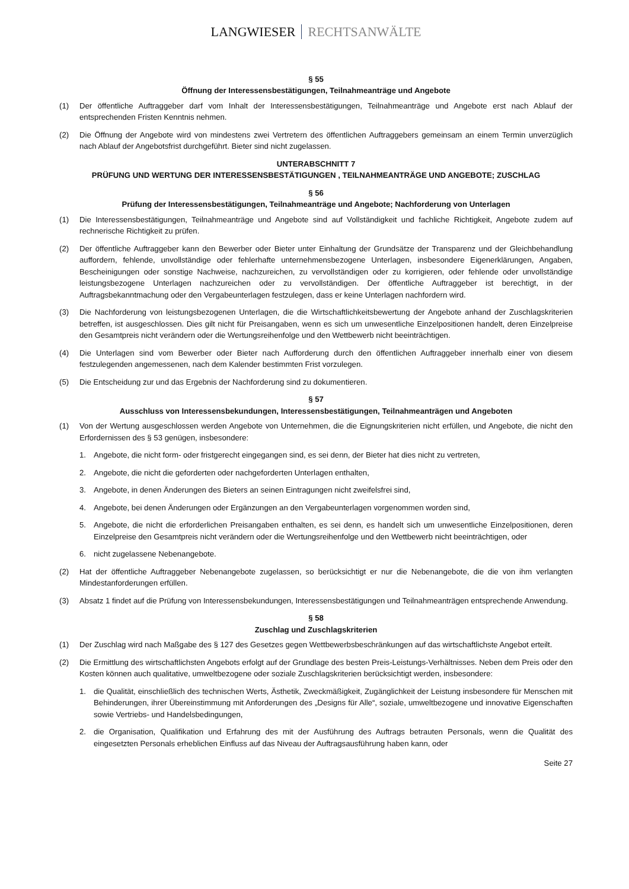LANGWIESER RECHTSANWÄLTE
§ 55
Öffnung der Interessensbestätigungen, Teilnahmeanträge und Angebote
(1) Der öffentliche Auftraggeber darf vom Inhalt der Interessensbestätigungen, Teilnahmeanträge und Angebote erst nach Ablauf der entsprechenden Fristen Kenntnis nehmen.
(2) Die Öffnung der Angebote wird von mindestens zwei Vertretern des öffentlichen Auftraggebers gemeinsam an einem Termin unverzüglich nach Ablauf der Angebotsfrist durchgeführt. Bieter sind nicht zugelassen.
UNTERABSCHNITT 7
PRÜFUNG UND WERTUNG DER INTERESSENSBESTÄTIGUNGEN , TEILNAHMEANTRÄGE UND ANGEBOTE; ZUSCHLAG
§ 56
Prüfung der Interessensbestätigungen, Teilnahmeanträge und Angebote; Nachforderung von Unterlagen
(1) Die Interessensbestätigungen, Teilnahmeanträge und Angebote sind auf Vollständigkeit und fachliche Richtigkeit, Angebote zudem auf rechnerische Richtigkeit zu prüfen.
(2) Der öffentliche Auftraggeber kann den Bewerber oder Bieter unter Einhaltung der Grundsätze der Transparenz und der Gleichbehandlung auffordern, fehlende, unvollständige oder fehlerhafte unternehmensbezogene Unterlagen, insbesondere Eigenerklärungen, Angaben, Bescheinigungen oder sonstige Nachweise, nachzureichen, zu vervollständigen oder zu korrigieren, oder fehlende oder unvollständige leistungsbezogene Unterlagen nachzureichen oder zu vervollständigen. Der öffentliche Auftraggeber ist berechtigt, in der Auftragsbekanntmachung oder den Vergabeunterlagen festzulegen, dass er keine Unterlagen nachfordern wird.
(3) Die Nachforderung von leistungsbezogenen Unterlagen, die die Wirtschaftlichkeitsbewertung der Angebote anhand der Zuschlagskriterien betreffen, ist ausgeschlossen. Dies gilt nicht für Preisangaben, wenn es sich um unwesentliche Einzelpositionen handelt, deren Einzelpreise den Gesamtpreis nicht verändern oder die Wertungsreihenfolge und den Wettbewerb nicht beeinträchtigen.
(4) Die Unterlagen sind vom Bewerber oder Bieter nach Aufforderung durch den öffentlichen Auftraggeber innerhalb einer von diesem festzulegenden angemessenen, nach dem Kalender bestimmten Frist vorzulegen.
(5) Die Entscheidung zur und das Ergebnis der Nachforderung sind zu dokumentieren.
§ 57
Ausschluss von Interessensbekundungen, Interessensbestätigungen, Teilnahmeanträgen und Angeboten
(1) Von der Wertung ausgeschlossen werden Angebote von Unternehmen, die die Eignungskriterien nicht erfüllen, und Angebote, die nicht den Erfordernissen des § 53 genügen, insbesondere:
1. Angebote, die nicht form- oder fristgerecht eingegangen sind, es sei denn, der Bieter hat dies nicht zu vertreten,
2. Angebote, die nicht die geforderten oder nachgeforderten Unterlagen enthalten,
3. Angebote, in denen Änderungen des Bieters an seinen Eintragungen nicht zweifelsfrei sind,
4. Angebote, bei denen Änderungen oder Ergänzungen an den Vergabeunterlagen vorgenommen worden sind,
5. Angebote, die nicht die erforderlichen Preisangaben enthalten, es sei denn, es handelt sich um unwesentliche Einzelpositionen, deren Einzelpreise den Gesamtpreis nicht verändern oder die Wertungsreihenfolge und den Wettbewerb nicht beeinträchtigen, oder
6. nicht zugelassene Nebenangebote.
(2) Hat der öffentliche Auftraggeber Nebenangebote zugelassen, so berücksichtigt er nur die Nebenangebote, die die von ihm verlangten Mindestanforderungen erfüllen.
(3) Absatz 1 findet auf die Prüfung von Interessensbekundungen, Interessensbestätigungen und Teilnahmeanträgen entsprechende Anwendung.
§ 58
Zuschlag und Zuschlagskriterien
(1) Der Zuschlag wird nach Maßgabe des § 127 des Gesetzes gegen Wettbewerbsbeschränkungen auf das wirtschaftlichste Angebot erteilt.
(2) Die Ermittlung des wirtschaftlichsten Angebots erfolgt auf der Grundlage des besten Preis-Leistungs-Verhältnisses. Neben dem Preis oder den Kosten können auch qualitative, umweltbezogene oder soziale Zuschlagskriterien berücksichtigt werden, insbesondere:
1. die Qualität, einschließlich des technischen Werts, Ästhetik, Zweckmäßigkeit, Zugänglichkeit der Leistung insbesondere für Menschen mit Behinderungen, ihrer Übereinstimmung mit Anforderungen des „Designs für Alle“, soziale, umweltbezogene und innovative Eigenschaften sowie Vertriebs- und Handelsbedingungen,
2. die Organisation, Qualifikation und Erfahrung des mit der Ausführung des Auftrags betrauten Personals, wenn die Qualität des eingesetzten Personals erheblichen Einfluss auf das Niveau der Auftragsausführung haben kann, oder
Seite 27